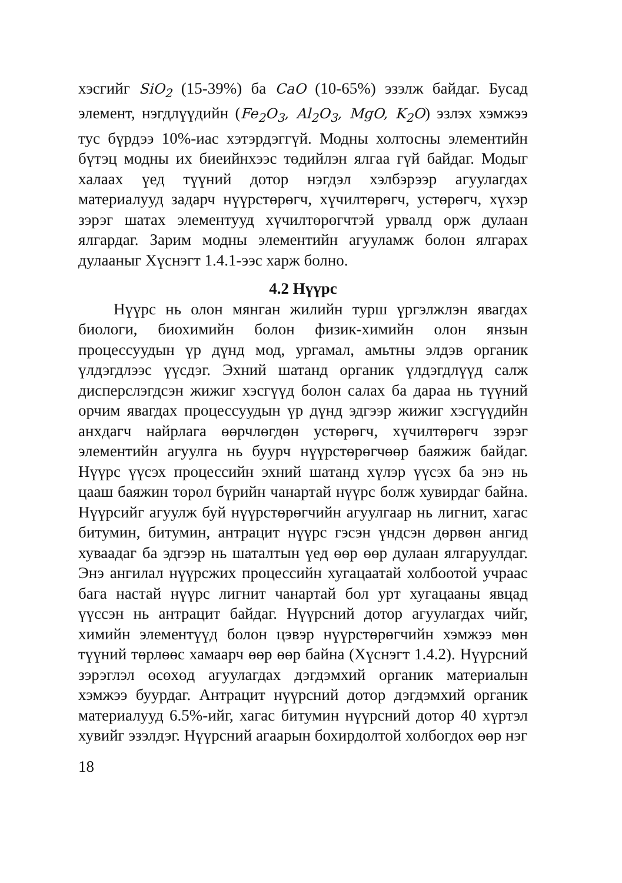хэсгийг SiO<sub>2</sub> (15-39%) ба CaO (10-65%) эзэлж байдаг. Бусад элемент, нэгдлүүдийн (Fe<sub>2</sub>O<sub>3</sub>, Al<sub>2</sub>O<sub>3</sub>, MgO, K<sub>2</sub>O) эзлэх хэмжээ тус бүрдээ 10%-иас хэтэрдэггүй. Модны холтосны элементийн бүтэц модны их биеийнхээс төдийлэн ялгаа гүй байдаг. Модыг халаах үед түүний дотор нэгдэл хэлбэрээр агуулагдах материалууд задарч нүүрстөрөгч, хүчилтөрөгч, устөрөгч, хүхэр зэрэг шатах элементууд хүчилтөрөгчтэй урвалд орж дулаан ялгардаг. Зарим модны элементийн агууламж болон ялгарах дулааныг Хүснэгт 1.4.1-ээс харж болно.
4.2 Нүүрс
Нүүрс нь олон мянган жилийн турш үргэлжлэн явагдах биологи, биохимийн болон физик-химийн олон янзын процессуудын үр дүнд мод, ургамал, амьтны элдэв органик үлдэгдлээс үүсдэг. Эхний шатанд органик үлдэгдлүүд салж дисперслэгдсэн жижиг хэсгүүд болон салах ба дараа нь түүний орчим явагдах процессуудын үр дүнд эдгээр жижиг хэсгүүдийн анхдагч найрлага өөрчлөгдөн устөрөгч, хүчилтөрөгч зэрэг элементийн агуулга нь буурч нүүрстөрөгчөөр баяжиж байдаг. Нүүрс үүсэх процессийн эхний шатанд хүлэр үүсэх ба энэ нь цааш баяжин төрөл бүрийн чанартай нүүрс болж хувирдаг байна. Нүүрсийг агуулж буй нүүрстөрөгчийн агуулгаар нь лигнит, хагас битумин, битумин, антрацит нүүрс гэсэн үндсэн дөрвөн ангид хуваадаг ба эдгээр нь шаталтын үед өөр өөр дулаан ялгаруулдаг. Энэ ангилал нүүрсжих процессийн хугацаатай холбоотой учраас бага настай нүүрс лигнит чанартай бол урт хугацааны явцад үүссэн нь антрацит байдаг. Нүүрсний дотор агуулагдах чийг, химийн элементүүд болон цэвэр нүүрстөрөгчийн хэмжээ мөн түүний төрлөөс хамаарч өөр өөр байна (Хүснэгт 1.4.2). Нүүрсний зэрэглэл өсөхөд агуулагдах дэгдэмхий органик материалын хэмжээ буурдаг. Антрацит нүүрсний дотор дэгдэмхий органик материалууд 6.5%-ийг, хагас битумин нүүрсний дотор 40 хүртэл хувийг эзэлдэг. Нүүрсний агаарын бохирдолтой холбогдох өөр нэг
18